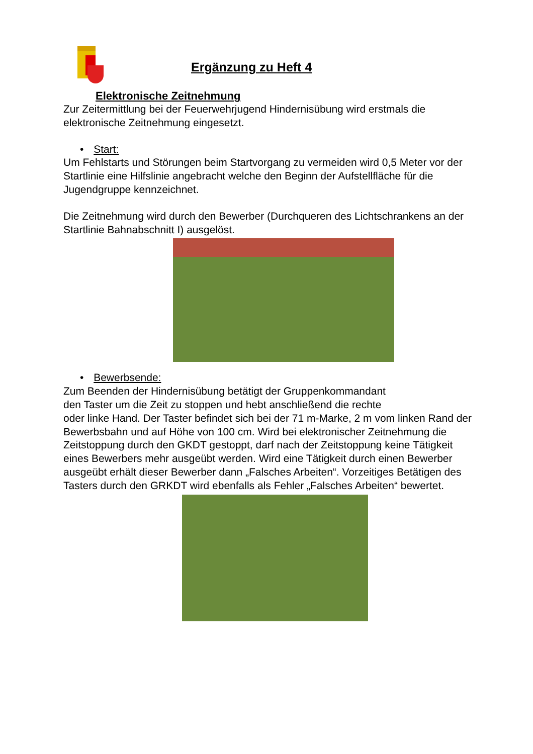Ergänzung zu Heft 4
Elektronische Zeitnehmung
Zur Zeitermittlung bei der Feuerwehrjugend Hindernisübung wird erstmals die elektronische Zeitnehmung eingesetzt.
• Start:
Um Fehlstarts und Störungen beim Startvorgang zu vermeiden wird 0,5 Meter vor der Startlinie eine Hilfslinie angebracht welche den Beginn der Aufstellfläche für die Jugendgruppe kennzeichnet.
Die Zeitnehmung wird durch den Bewerber (Durchqueren des Lichtschrankens an der Startlinie Bahnabschnitt I) ausgelöst.
• Bewerbsende:
Zum Beenden der Hindernisübung betätigt der Gruppenkommandant
den Taster um die Zeit zu stoppen und hebt anschließend die rechte
oder linke Hand. Der Taster befindet sich bei der 71 m-Marke, 2 m vom linken Rand der Bewerbsbahn und auf Höhe von 100 cm. Wird bei elektronischer Zeitnehmung die Zeitstoppung durch den GKDT gestoppt, darf nach der Zeitstoppung keine Tätigkeit eines Bewerbers mehr ausgeübt werden. Wird eine Tätigkeit durch einen Bewerber ausgeübt erhält dieser Bewerber dann „Falsches Arbeiten“. Vorzeitiges Betätigen des Tasters durch den GRKDT wird ebenfalls als Fehler „Falsches Arbeiten“ bewertet.